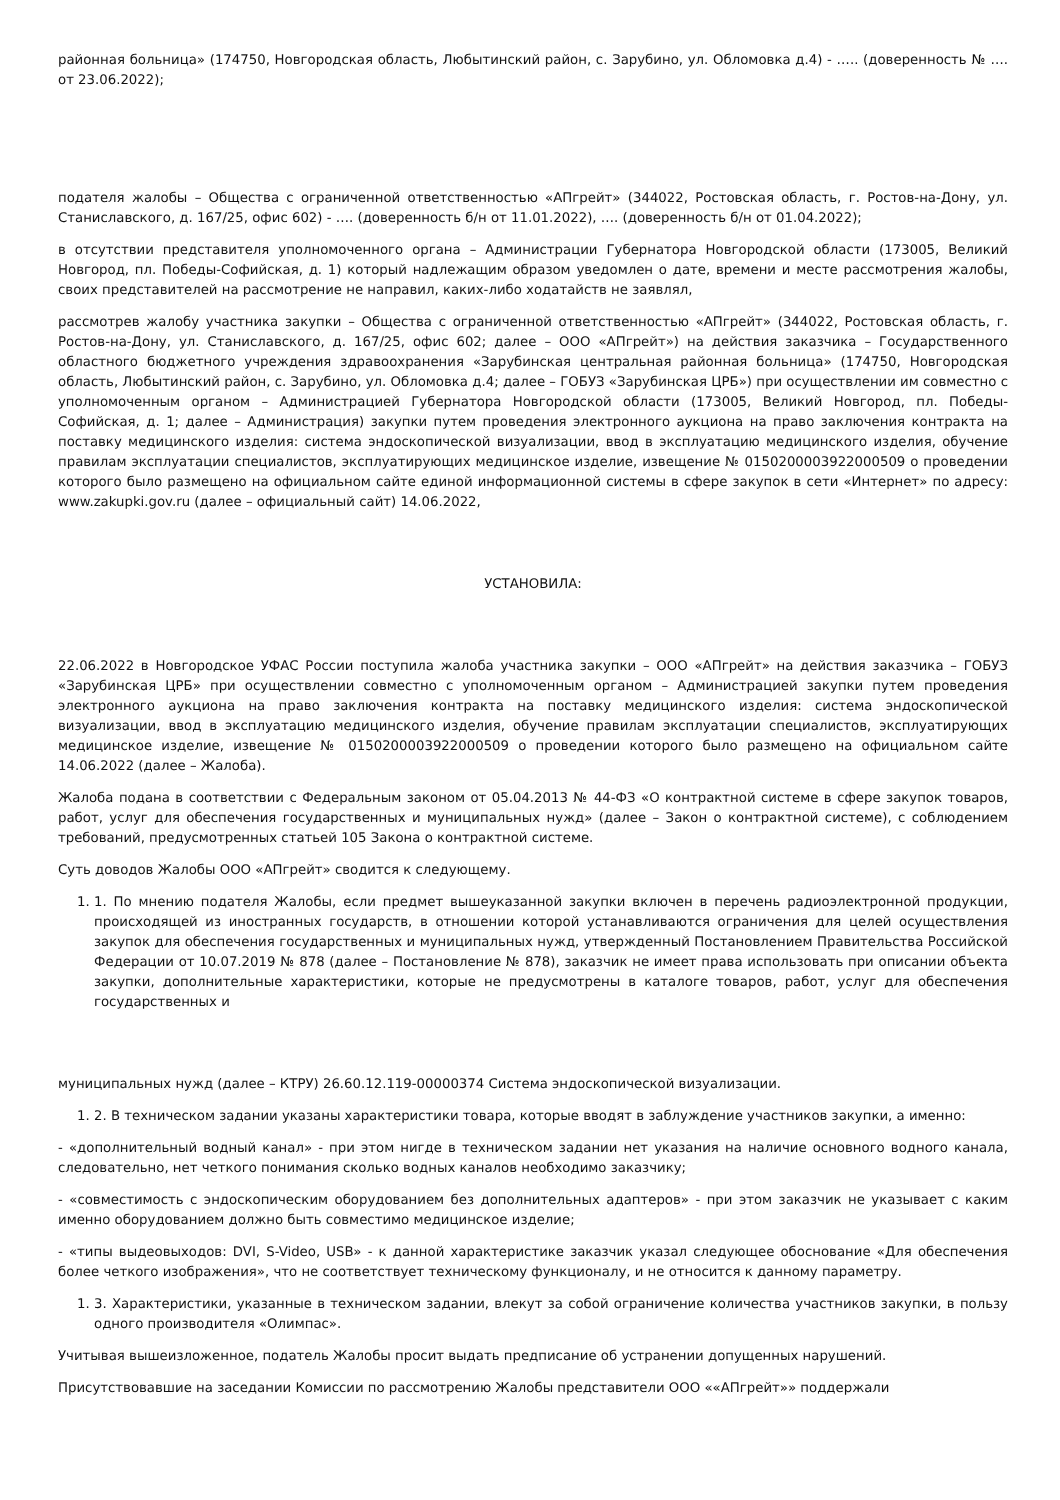районная больница» (174750, Новгородская область, Любытинский район, с. Зарубино, ул. Обломовка д.4) - ….. (доверенность № …. от 23.06.2022);
подателя жалобы – Общества с ограниченной ответственностью «АПгрейт» (344022, Ростовская область, г. Ростов-на-Дону, ул. Станиславского, д. 167/25, офис 602) - …. (доверенность б/н от 11.01.2022), …. (доверенность б/н от 01.04.2022);
в отсутствии представителя уполномоченного органа – Администрации Губернатора Новгородской области (173005, Великий Новгород, пл. Победы-Софийская, д. 1) который надлежащим образом уведомлен о дате, времени и месте рассмотрения жалобы, своих представителей на рассмотрение не направил, каких-либо ходатайств не заявлял,
рассмотрев жалобу участника закупки – Общества с ограниченной ответственностью «АПгрейт» (344022, Ростовская область, г. Ростов-на-Дону, ул. Станиславского, д. 167/25, офис 602; далее – ООО «АПгрейт») на действия заказчика – Государственного областного бюджетного учреждения здравоохранения «Зарубинская центральная районная больница» (174750, Новгородская область, Любытинский район, с. Зарубино, ул. Обломовка д.4; далее – ГОБУЗ «Зарубинская ЦРБ») при осуществлении им совместно с уполномоченным органом – Администрацией Губернатора Новгородской области (173005, Великий Новгород, пл. Победы-Софийская, д. 1; далее – Администрация) закупки путем проведения электронного аукциона на право заключения контракта на поставку медицинского изделия: система эндоскопической визуализации, ввод в эксплуатацию медицинского изделия, обучение правилам эксплуатации специалистов, эксплуатирующих медицинское изделие, извещение № 0150200003922000509 о проведении которого было размещено на официальном сайте единой информационной системы в сфере закупок в сети «Интернет» по адресу: www.zakupki.gov.ru (далее – официальный сайт) 14.06.2022,
УСТАНОВИЛА:
22.06.2022 в Новгородское УФАС России поступила жалоба участника закупки – ООО «АПгрейт» на действия заказчика – ГОБУЗ «Зарубинская ЦРБ» при осуществлении совместно с уполномоченным органом – Администрацией закупки путем проведения электронного аукциона на право заключения контракта на поставку медицинского изделия: система эндоскопической визуализации, ввод в эксплуатацию медицинского изделия, обучение правилам эксплуатации специалистов, эксплуатирующих медицинское изделие, извещение № 0150200003922000509 о проведении которого было размещено на официальном сайте 14.06.2022 (далее – Жалоба).
Жалоба подана в соответствии с Федеральным законом от 05.04.2013 № 44-ФЗ «О контрактной системе в сфере закупок товаров, работ, услуг для обеспечения государственных и муниципальных нужд» (далее – Закон о контрактной системе), с соблюдением требований, предусмотренных статьей 105 Закона о контрактной системе.
Суть доводов Жалобы ООО «АПгрейт» сводится к следующему.
1. 1. По мнению подателя Жалобы, если предмет вышеуказанной закупки включен в перечень радиоэлектронной продукции, происходящей из иностранных государств, в отношении которой устанавливаются ограничения для целей осуществления закупок для обеспечения государственных и муниципальных нужд, утвержденный Постановлением Правительства Российской Федерации от 10.07.2019 № 878 (далее – Постановление № 878), заказчик не имеет права использовать при описании объекта закупки, дополнительные характеристики, которые не предусмотрены в каталоге товаров, работ, услуг для обеспечения государственных и
муниципальных нужд (далее – КТРУ) 26.60.12.119-00000374 Система эндоскопической визуализации.
1. 2. В техническом задании указаны характеристики товара, которые вводят в заблуждение участников закупки, а именно:
- «дополнительный водный канал» - при этом нигде в техническом задании нет указания на наличие основного водного канала, следовательно, нет четкого понимания сколько водных каналов необходимо заказчику;
- «совместимость с эндоскопическим оборудованием без дополнительных адаптеров» - при этом заказчик не указывает с каким именно оборудованием должно быть совместимо медицинское изделие;
- «типы выдеовыходов: DVI, S-Video, USB» - к данной характеристике заказчик указал следующее обоснование «Для обеспечения более четкого изображения», что не соответствует техническому функционалу, и не относится к данному параметру.
1. 3. Характеристики, указанные в техническом задании, влекут за собой ограничение количества участников закупки, в пользу одного производителя «Олимпас».
Учитывая вышеизложенное, податель Жалобы просит выдать предписание об устранении допущенных нарушений.
Присутствовавшие на заседании Комиссии по рассмотрению Жалобы представители ООО ««АПгрейт»» поддержали